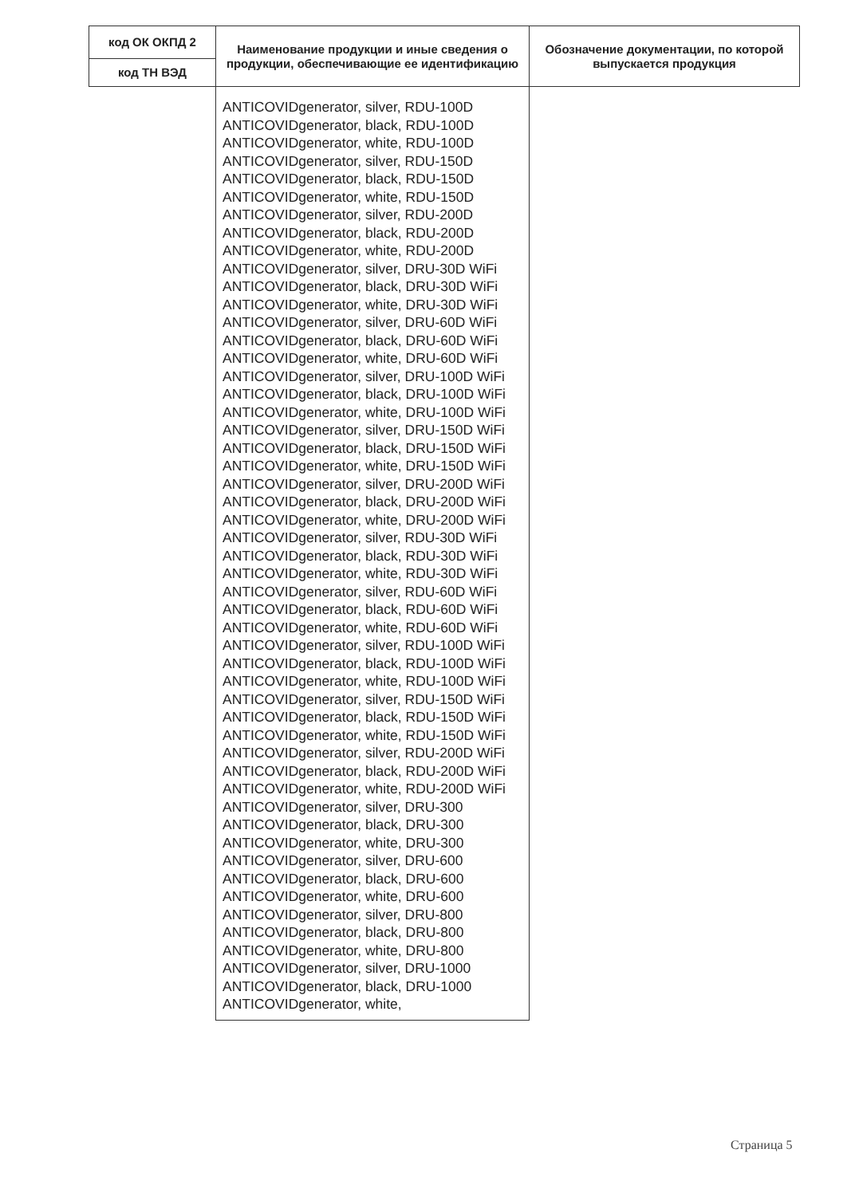| код ОК ОКПД 2 | Наименование продукции и иные сведения о продукции, обеспечивающие ее идентификацию | Обозначение документации, по которой выпускается продукция |
| --- | --- | --- |
| код ТН ВЭД | | |
| | ANTICOVIDgenerator, silver, RDU-100D ANTICOVIDgenerator, black, RDU-100D ANTICOVIDgenerator, white, RDU-100D ANTICOVIDgenerator, silver, RDU-150D ANTICOVIDgenerator, black, RDU-150D ANTICOVIDgenerator, white, RDU-150D ANTICOVIDgenerator, silver, RDU-200D ANTICOVIDgenerator, black, RDU-200D ANTICOVIDgenerator, white, RDU-200D ANTICOVIDgenerator, silver, DRU-30D WiFi ANTICOVIDgenerator, black, DRU-30D WiFi ANTICOVIDgenerator, white, DRU-30D WiFi ANTICOVIDgenerator, silver, DRU-60D WiFi ANTICOVIDgenerator, black, DRU-60D WiFi ANTICOVIDgenerator, white, DRU-60D WiFi ANTICOVIDgenerator, silver, DRU-100D WiFi ANTICOVIDgenerator, black, DRU-100D WiFi ANTICOVIDgenerator, white, DRU-100D WiFi ANTICOVIDgenerator, silver, DRU-150D WiFi ANTICOVIDgenerator, black, DRU-150D WiFi ANTICOVIDgenerator, white, DRU-150D WiFi ANTICOVIDgenerator, silver, DRU-200D WiFi ANTICOVIDgenerator, black, DRU-200D WiFi ANTICOVIDgenerator, white, DRU-200D WiFi ANTICOVIDgenerator, silver, RDU-30D WiFi ANTICOVIDgenerator, black, RDU-30D WiFi ANTICOVIDgenerator, white, RDU-30D WiFi ANTICOVIDgenerator, silver, RDU-60D WiFi ANTICOVIDgenerator, black, RDU-60D WiFi ANTICOVIDgenerator, white, RDU-60D WiFi ANTICOVIDgenerator, silver, RDU-100D WiFi ANTICOVIDgenerator, black, RDU-100D WiFi ANTICOVIDgenerator, white, RDU-100D WiFi ANTICOVIDgenerator, silver, RDU-150D WiFi ANTICOVIDgenerator, black, RDU-150D WiFi ANTICOVIDgenerator, white, RDU-150D WiFi ANTICOVIDgenerator, silver, RDU-200D WiFi ANTICOVIDgenerator, black, RDU-200D WiFi ANTICOVIDgenerator, white, RDU-200D WiFi ANTICOVIDgenerator, silver, DRU-300 ANTICOVIDgenerator, black, DRU-300 ANTICOVIDgenerator, white, DRU-300 ANTICOVIDgenerator, silver, DRU-600 ANTICOVIDgenerator, black, DRU-600 ANTICOVIDgenerator, white, DRU-600 ANTICOVIDgenerator, silver, DRU-800 ANTICOVIDgenerator, black, DRU-800 ANTICOVIDgenerator, white, DRU-800 ANTICOVIDgenerator, silver, DRU-1000 ANTICOVIDgenerator, black, DRU-1000 ANTICOVIDgenerator, white, | |
Страница 5